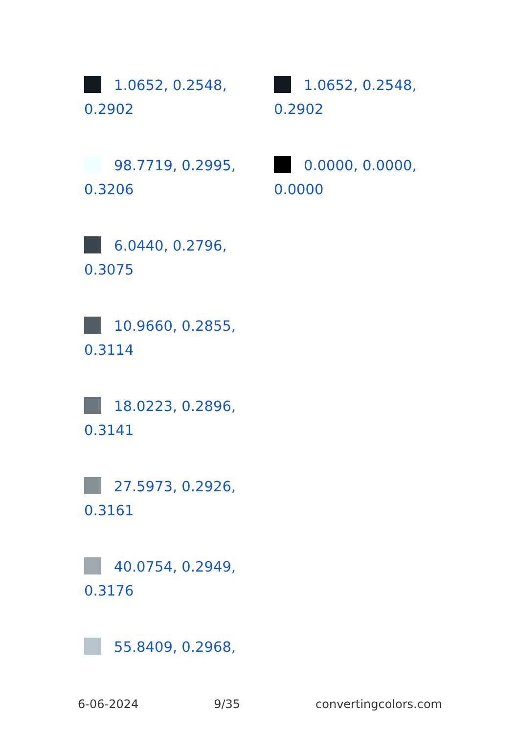1.0652, 0.2548, 0.2902
98.7719, 0.2995, 0.3206
6.0440, 0.2796, 0.3075
10.9660, 0.2855, 0.3114
18.0223, 0.2896, 0.3141
27.5973, 0.2926, 0.3161
40.0754, 0.2949, 0.3176
55.8409, 0.2968,
1.0652, 0.2548, 0.2902
0.0000, 0.0000, 0.0000
6-06-2024 9/35 convertingcolors.com